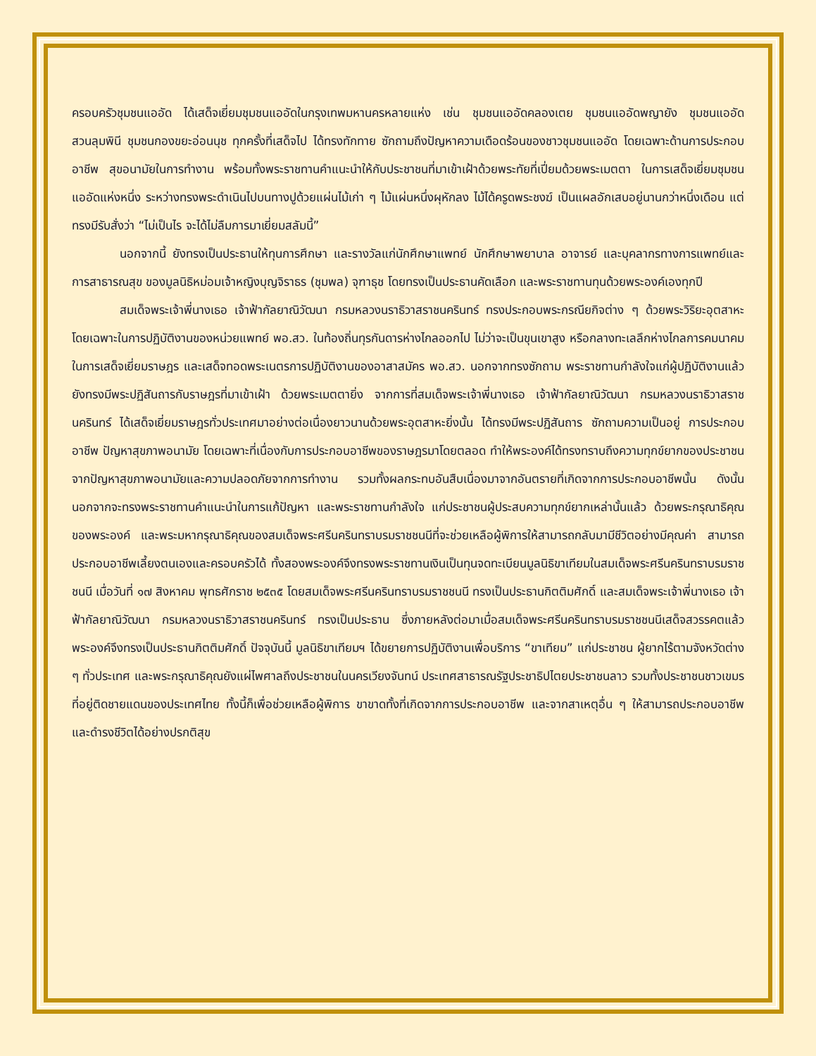ครอบครัวชุมชนแออัด ได้เสด็จเยี่ยมชุมชนแออัดในกรุงเทพมหานครหลายแห่ง เช่น ชุมชนแออัดคลองเตย ชุมชนแออัดพญายัง ชุมชนแออัดสวนลุมพินี ชุมชนกองขยะอ่อนนุช ทุกครั้งที่เสด็จไป ได้ทรงทักทาย ซักถามถึงปัญหาความเดือดร้อนของชาวชุมชนแออัด โดยเฉพาะด้านการประกอบอาชีพ สุขอนามัยในการทำงาน พร้อมทั้งพระราชทานคำแนะนำให้กับประชาชนที่มาเข้าเฝ้าด้วยพระทัยที่เปี่ยมด้วยพระเมตตา ในการเสด็จเยี่ยมชุมชนแออัดแห่งหนึ่ง ระหว่างทรงพระดำเนินไปบนทางปูด้วยแผ่นไม้เก่า ๆ ไม้แผ่นหนึ่งผุหักลง ไม้ได้ครูดพระชงฆ์ เป็นแผลอักเสบอยู่นานกว่าหนึ่งเดือน แต่ทรงมีรับสั่งว่า “ไม่เป็นไร จะได้ไม่ลืมการมาเยี่ยมสลัมนี้”
นอกจากนี้ ยังทรงเป็นประธานให้ทุนการศึกษา และรางวัลแก่นักศึกษาแพทย์ นักศึกษาพยาบาล อาจารย์ และบุคลากรทางการแพทย์และการสาธารณสุข ของมูลนิธิหม่อมเจ้าหญิงบุญจิราธร (ชุมพล) จุฑาธุช โดยทรงเป็นประธานคัดเลือก และพระราชทานทุนด้วยพระองค์เองทุกปี
สมเด็จพระเจ้าพี่นางเธอ เจ้าฟ้ากัลยาณิวัฒนา กรมหลวงนราธิวาสราชนครินทร์ ทรงประกอบพระกรณียกิจต่าง ๆ ด้วยพระวิริยะอุตสาหะ โดยเฉพาะในการปฏิบัติงานของหน่วยแพทย์ พอ.สว. ในท้องถิ่นทุรกันดารห่างไกลออกไป ไม่ว่าจะเป็นขุนเขาสูง หรือกลางทะเลลึกห่างไกลการคมนาคม ในการเสด็จเยี่ยมราษฎร และเสด็จทอดพระเนตรการปฏิบัติงานของอาสาสมัคร พอ.สว. นอกจากทรงซักถาม พระราชทานกำลังใจแก่ผู้ปฏิบัติงานแล้ว ยังทรงมีพระปฏิสันถารกับราษฎรที่มาเข้าเฝ้า ด้วยพระเมตตายิ่ง จากการที่สมเด็จพระเจ้าพี่นางเธอ เจ้าฟ้ากัลยาณิวัฒนา กรมหลวงนราธิวาสราชนครินทร์ ได้เสด็จเยี่ยมราษฎรทั่วประเทศมาอย่างต่อเนื่องยาวนานด้วยพระอุตสาหะยิ่งนั้น ได้ทรงมีพระปฏิสันถาร ซักถามความเป็นอยู่ การประกอบอาชีพ ปัญหาสุขภาพอนามัย โดยเฉพาะที่เนื่องกับการประกอบอาชีพของราษฎรมาโดยตลอด ทำให้พระองค์ได้ทรงทราบถึงความทุกข์ยากของประชาชนจากปัญหาสุขภาพอนามัยและความปลอดภัยจากการทำงาน รวมทั้งผลกระทบอันสืบเนื่องมาจากอันตรายที่เกิดจากการประกอบอาชีพนั้น ดังนั้นนอกจากจะทรงพระราชทานคำแนะนำในการแก้ปัญหา และพระราชทานกำลังใจ แก่ประชาชนผู้ประสบความทุกข์ยากเหล่านั้นแล้ว ด้วยพระกรุณาธิคุณของพระองค์ และพระมหากรุณาธิคุณของสมเด็จพระศรีนครินทราบรมราชชนนีที่จะช่วยเหลือผู้พิการให้สามารถกลับมามีชีวิตอย่างมีคุณค่า สามารถประกอบอาชีพเลี้ยงตนเองและครอบครัวได้ ทั้งสองพระองค์จึงทรงพระราชทานเงินเป็นทุนจดทะเบียนมูลนิธิขาเทียมในสมเด็จพระศรีนครินทราบรมราชชนนี เมื่อวันที่ ๑๗ สิงหาคม พุทธศักราช ๒๕๓๕ โดยสมเด็จพระศรีนครินทราบรมราชชนนี ทรงเป็นประธานกิตติมศักดิ์ และสมเด็จพระเจ้าพี่นางเธอ เจ้าฟ้ากัลยาณิวัฒนา กรมหลวงนราธิวาสราชนครินทร์ ทรงเป็นประธาน ซึ่งภายหลังต่อมาเมื่อสมเด็จพระศรีนครินทราบรมราชชนนีเสด็จสวรรคตแล้ว พระองค์จึงทรงเป็นประธานกิตติมศักดิ์ ปัจจุบันนี้ มูลนิธิขาเทียมฯ ได้ขยายการปฏิบัติงานเพื่อบริการ “ขาเทียม” แก่ประชาชน ผู้ยากไร้ตามจังหวัดต่าง ๆ ทั่วประเทศ และพระกรุณาธิคุณยังแผ่ไพศาลถึงประชาชนในนครเวียงจันทน์ ประเทศสาธารณรัฐประชาธิปไตยประชาชนลาว รวมทั้งประชาชนชาวเขมรที่อยู่ติดชายแดนของประเทศไทย ทั้งนี้ก็เพื่อช่วยเหลือผู้พิการ ขาขาดทั้งที่เกิดจากการประกอบอาชีพ และจากสาเหตุอื่น ๆ ให้สามารถประกอบอาชีพและดำรงชีวิตได้อย่างปรกติสุข